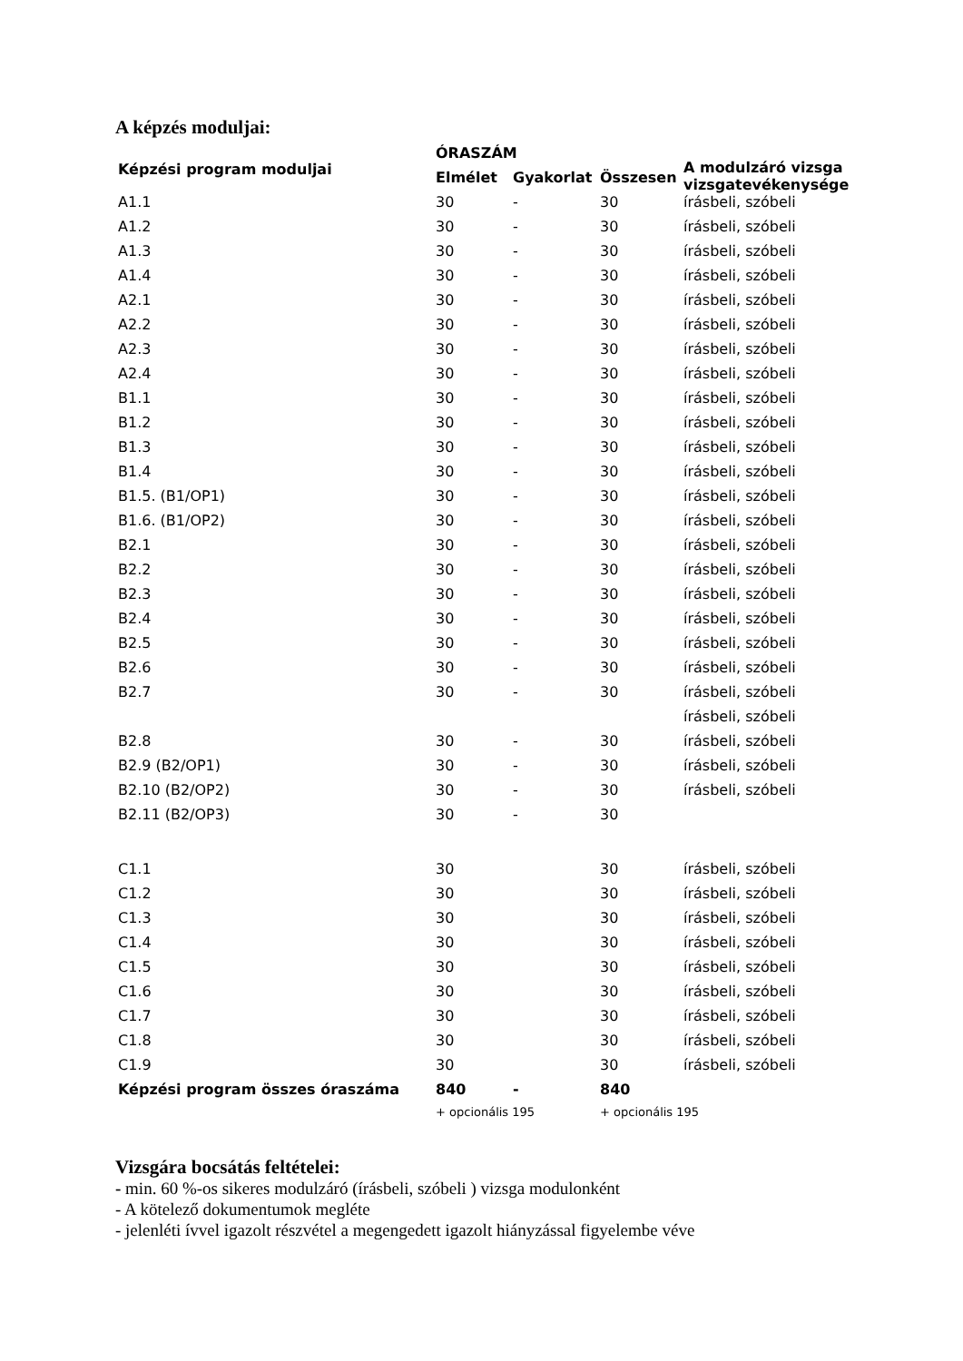A képzés moduljai:
| Képzési program moduljai | ÓRASZÁM | | | A modulzáró vizsga vizsgatevékenysége |
| --- | --- | --- | --- | --- |
| | Elmélet | Gyakorlat | Összesen | |
| A1.1 | 30 | - | 30 | írásbeli, szóbeli |
| A1.2 | 30 | - | 30 | írásbeli, szóbeli |
| A1.3 | 30 | - | 30 | írásbeli, szóbeli |
| A1.4 | 30 | - | 30 | írásbeli, szóbeli |
| A2.1 | 30 | - | 30 | írásbeli, szóbeli |
| A2.2 | 30 | - | 30 | írásbeli, szóbeli |
| A2.3 | 30 | - | 30 | írásbeli, szóbeli |
| A2.4 | 30 | - | 30 | írásbeli, szóbeli |
| B1.1 | 30 | - | 30 | írásbeli, szóbeli |
| B1.2 | 30 | - | 30 | írásbeli, szóbeli |
| B1.3 | 30 | - | 30 | írásbeli, szóbeli |
| B1.4 | 30 | - | 30 | írásbeli, szóbeli |
| B1.5. (B1/OP1) | 30 | - | 30 | írásbeli, szóbeli |
| B1.6. (B1/OP2) | 30 | - | 30 | írásbeli, szóbeli |
| B2.1 | 30 | - | 30 | írásbeli, szóbeli |
| B2.2 | 30 | - | 30 | írásbeli, szóbeli |
| B2.3 | 30 | - | 30 | írásbeli, szóbeli |
| B2.4 | 30 | - | 30 | írásbeli, szóbeli |
| B2.5 | 30 | - | 30 | írásbeli, szóbeli |
| B2.6 | 30 | - | 30 | írásbeli, szóbeli |
| B2.7 | 30 | - | 30 | írásbeli, szóbeli |
| | | | | írásbeli, szóbeli |
| B2.8 | 30 | - | 30 | írásbeli, szóbeli |
| B2.9 (B2/OP1) | 30 | - | 30 | írásbeli, szóbeli |
| B2.10 (B2/OP2) | 30 | - | 30 | írásbeli, szóbeli |
| B2.11 (B2/OP3) | 30 | - | 30 | |
| C1.1 | 30 | | 30 | írásbeli, szóbeli |
| C1.2 | 30 | | 30 | írásbeli, szóbeli |
| C1.3 | 30 | | 30 | írásbeli, szóbeli |
| C1.4 | 30 | | 30 | írásbeli, szóbeli |
| C1.5 | 30 | | 30 | írásbeli, szóbeli |
| C1.6 | 30 | | 30 | írásbeli, szóbeli |
| C1.7 | 30 | | 30 | írásbeli, szóbeli |
| C1.8 | 30 | | 30 | írásbeli, szóbeli |
| C1.9 | 30 | | 30 | írásbeli, szóbeli |
| Képzési program összes óraszáma | 840 | - | 840 | |
| | + opcionális 195 | | + opcionális 195 | |
Vizsgára bocsátás feltételei:
- min. 60 %-os sikeres modulzáró (írásbeli, szóbeli ) vizsga modulonként
- A kötelező dokumentumok megléte
- jelenléti ívvel igazolt részvétel a megengedett igazolt hiányzással figyelembe véve